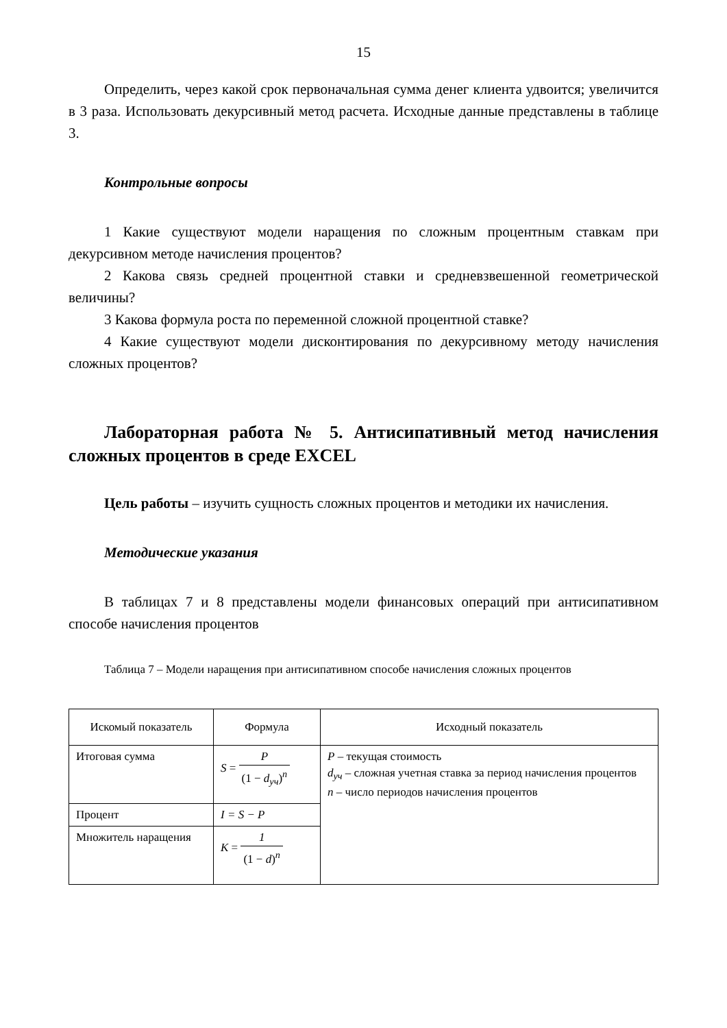15
Определить, через какой срок первоначальная сумма денег клиента удвоится; увеличится в 3 раза. Использовать декурсивный метод расчета. Исходные данные представлены в таблице 3.
Контрольные вопросы
1 Какие существуют модели наращения по сложным процентным ставкам при декурсивном методе начисления процентов?
2 Какова связь средней процентной ставки и средневзвешенной геометрической величины?
3 Какова формула роста по переменной сложной процентной ставке?
4 Какие существуют модели дисконтирования по декурсивному методу начисления сложных процентов?
Лабораторная работа № 5. Антисипативный метод начисления сложных процентов в среде EXCEL
Цель работы – изучить сущность сложных процентов и методики их начисления.
Методические указания
В таблицах 7 и 8 представлены модели финансовых операций при антисипативном способе начисления процентов
Таблица 7 – Модели наращения при антисипативном способе начисления сложных процентов
| Искомый показатель | Формула | Исходный показатель |
| Итоговая сумма | S = P (1 − d<sub>уч</sub>)<sup>n</sup> | P – текущая стоимость d<sub>уч</sub> – сложная учетная ставка за период начисления процентов n – число периодов начисления процентов |
| Процент | I = S − P | |
| Множитель наращения | K = 1 (1 − d )<sup>n</sup> | |